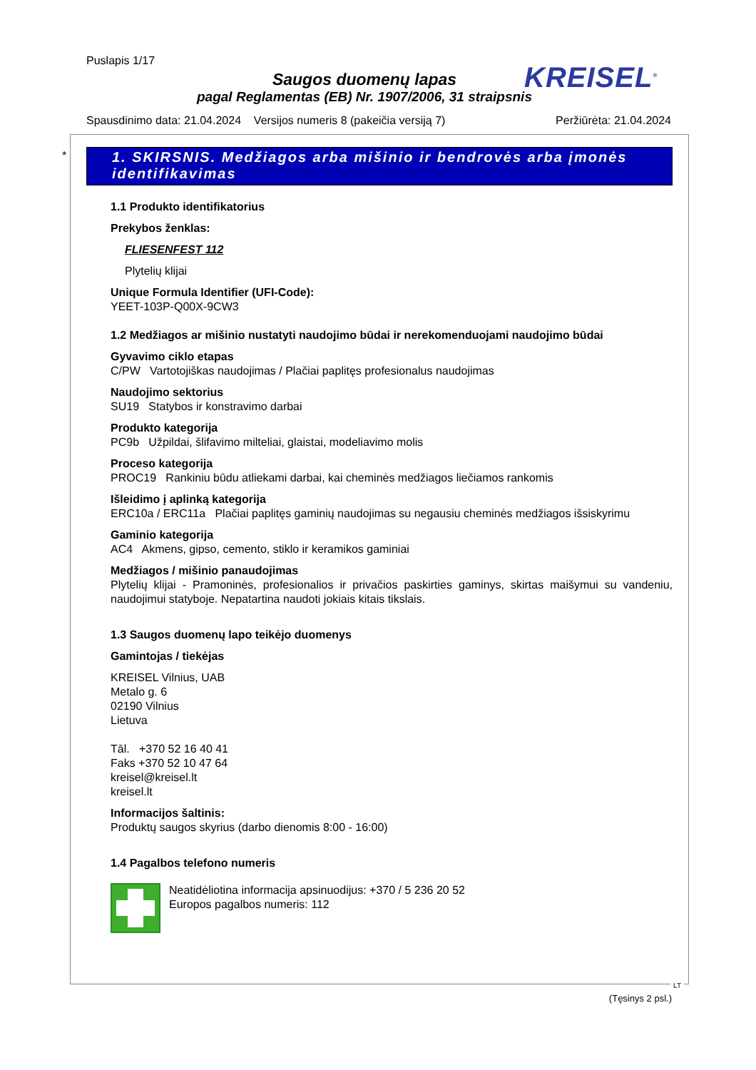Puslapis 1/17
Saugos duomenų lapas
pagal Reglamentas (EB) Nr. 1907/2006, 31 straipsnis
KREISEL<sup>®</sup>
Spausdinimo data: 21.04.2024 Versijos numeris 8 (pakeičia versiją 7) Peržiūrėta: 21.04.2024
*
1. SKIRSNIS. Medžiagos arba mišinio ir bendrovės arba įmonės identifikavimas
1.1 Produkto identifikatorius
Prekybos ženklas:
FLIESENFEST 112
Plytelių klijai
Unique Formula Identifier (UFI-Code):
YEET-103P-Q00X-9CW3
1.2 Medžiagos ar mišinio nustatyti naudojimo būdai ir nerekomenduojami naudojimo būdai
Gyvavimo ciklo etapas
C/PW Vartotojiškas naudojimas / Plačiai paplitęs profesionalus naudojimas
Naudojimo sektorius
SU19 Statybos ir konstravimo darbai
Produkto kategorija
PC9b Užpildai, šlifavimo milteliai, glaistai, modeliavimo molis
Proceso kategorija
PROC19 Rankiniu būdu atliekami darbai, kai cheminės medžiagos liečiamos rankomis
Išleidimo į aplinką kategorija
ERC10a / ERC11a Plačiai paplitęs gaminių naudojimas su negausiu cheminės medžiagos išsiskyrimu
Gaminio kategorija
AC4 Akmens, gipso, cemento, stiklo ir keramikos gaminiai
Medžiagos / mišinio panaudojimas
Plytelių klijai - Pramoninės, profesionalios ir privačios paskirties gaminys, skirtas maišymui su vandeniu, naudojimui statyboje. Nepatartina naudoti jokiais kitais tikslais.
1.3 Saugos duomenų lapo teikėjo duomenys
Gamintojas / tiekėjas
KREISEL Vilnius, UAB
Metalo g. 6
02190 Vilnius
Lietuva
Tāl. +370 52 16 40 41
Faks +370 52 10 47 64
kreisel@kreisel.lt
kreisel.lt
Informacijos šaltinis:
Produktų saugos skyrius (darbo dienomis 8:00 - 16:00)
1.4 Pagalbos telefono numeris
Neatidėliotina informacija apsinuodijus: +370 / 5 236 20 52
Europos pagalbos numeris: 112
LT
(Tęsinys 2 psl.)